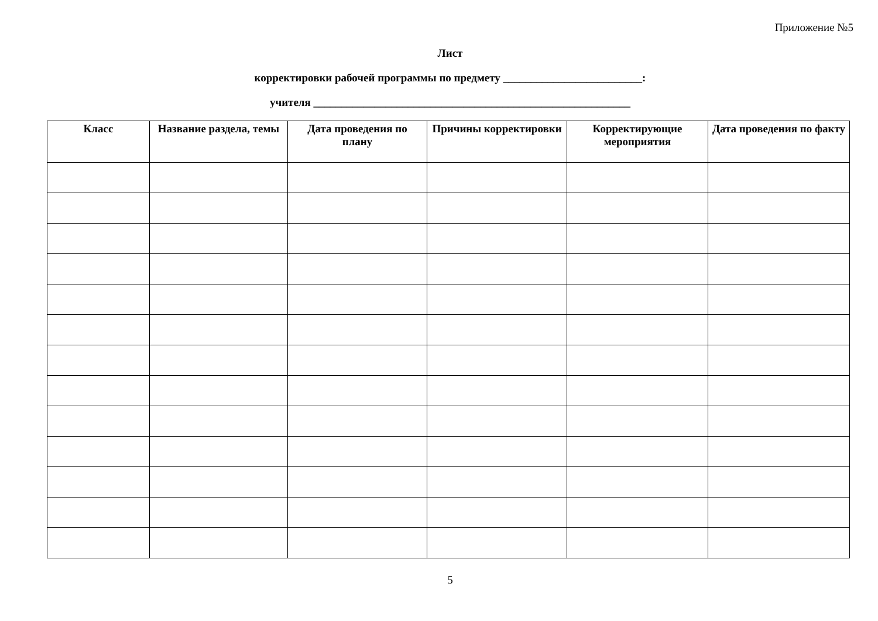Приложение №5
Лист
корректировки рабочей программы по предмету _________________________:
учителя _________________________________________________________
| Класс | Название раздела, темы | Дата проведения по плану | Причины корректировки | Корректирующие мероприятия | Дата проведения по факту |
| --- | --- | --- | --- | --- | --- |
5